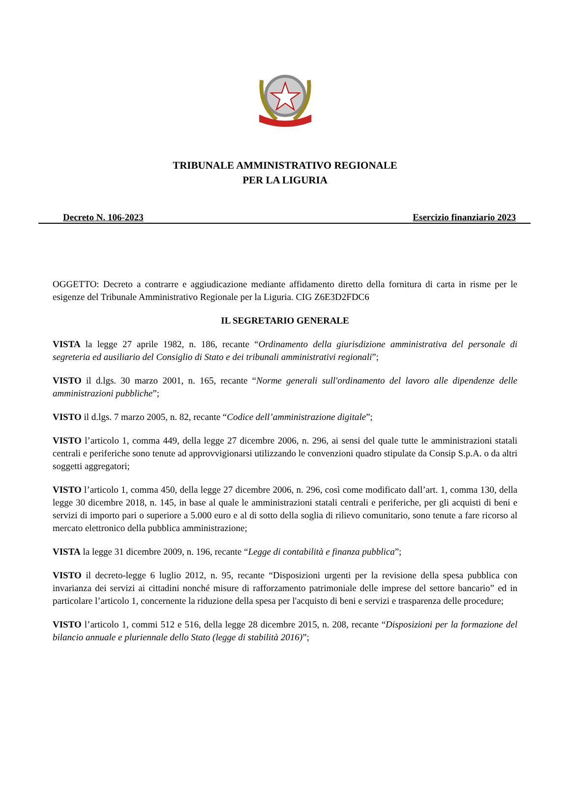TRIBUNALE AMMINISTRATIVO REGIONALE
PER LA LIGURIA
Decreto N. 106-2023 Esercizio finanziario 2023
OGGETTO: Decreto a contrarre e aggiudicazione mediante affidamento diretto della fornitura di carta in risme per le esigenze del Tribunale Amministrativo Regionale per la Liguria. CIG Z6E3D2FDC6
IL SEGRETARIO GENERALE
VISTA la legge 27 aprile 1982, n. 186, recante “Ordinamento della giurisdizione amministrativa del personale di segreteria ed ausiliario del Consiglio di Stato e dei tribunali amministrativi regionali”;
VISTO il d.lgs. 30 marzo 2001, n. 165, recante “Norme generali sull'ordinamento del lavoro alle dipendenze delle amministrazioni pubbliche”;
VISTO il d.lgs. 7 marzo 2005, n. 82, recante “Codice dell’amministrazione digitale”;
VISTO l’articolo 1, comma 449, della legge 27 dicembre 2006, n. 296, ai sensi del quale tutte le amministrazioni statali centrali e periferiche sono tenute ad approvvigionarsi utilizzando le convenzioni quadro stipulate da Consip S.p.A. o da altri soggetti aggregatori;
VISTO l’articolo 1, comma 450, della legge 27 dicembre 2006, n. 296, così come modificato dall’art. 1, comma 130, della legge 30 dicembre 2018, n. 145, in base al quale le amministrazioni statali centrali e periferiche, per gli acquisti di beni e servizi di importo pari o superiore a 5.000 euro e al di sotto della soglia di rilievo comunitario, sono tenute a fare ricorso al mercato elettronico della pubblica amministrazione;
VISTA la legge 31 dicembre 2009, n. 196, recante “Legge di contabilità e finanza pubblica”;
VISTO il decreto-legge 6 luglio 2012, n. 95, recante “Disposizioni urgenti per la revisione della spesa pubblica con invarianza dei servizi ai cittadini nonché misure di rafforzamento patrimoniale delle imprese del settore bancario” ed in particolare l’articolo 1, concernente la riduzione della spesa per l'acquisto di beni e servizi e trasparenza delle procedure;
VISTO l’articolo 1, commi 512 e 516, della legge 28 dicembre 2015, n. 208, recante “Disposizioni per la formazione del bilancio annuale e pluriennale dello Stato (legge di stabilità 2016)”;